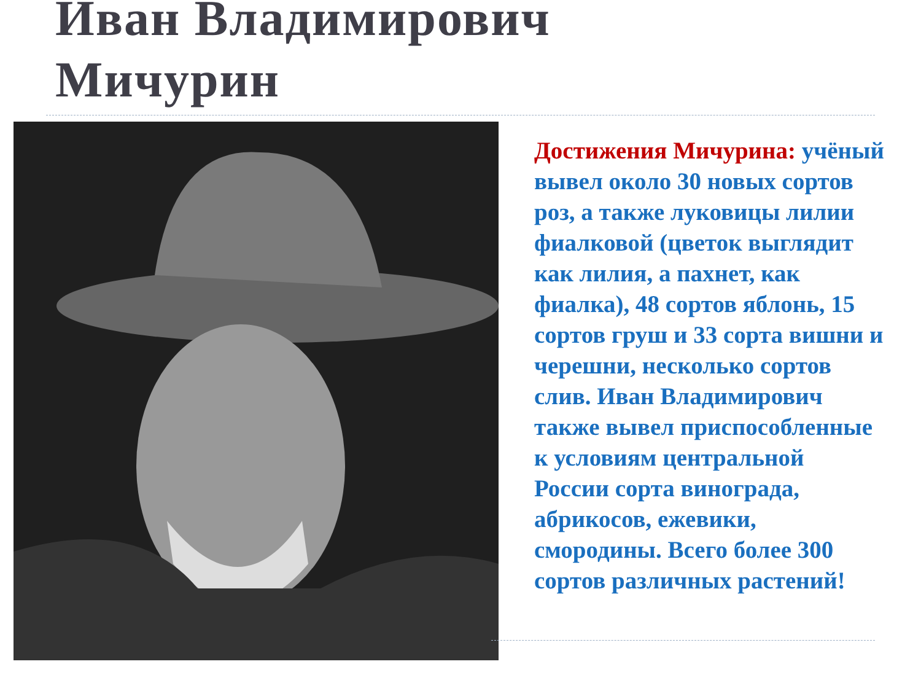Иван Владимирович
Мичурин
Достижения Мичурина: учёный вывел около 30 новых сортов роз, а также луковицы лилии фиалковой (цветок выглядит как лилия, а пахнет, как фиалка), 48 сортов яблонь, 15 сортов груш и 33 сорта вишни и черешни, несколько сортов слив. Иван Владимирович также вывел приспособленные к условиям центральной России сорта винограда, абрикосов, ежевики, смородины. Всего более 300 сортов различных растений!